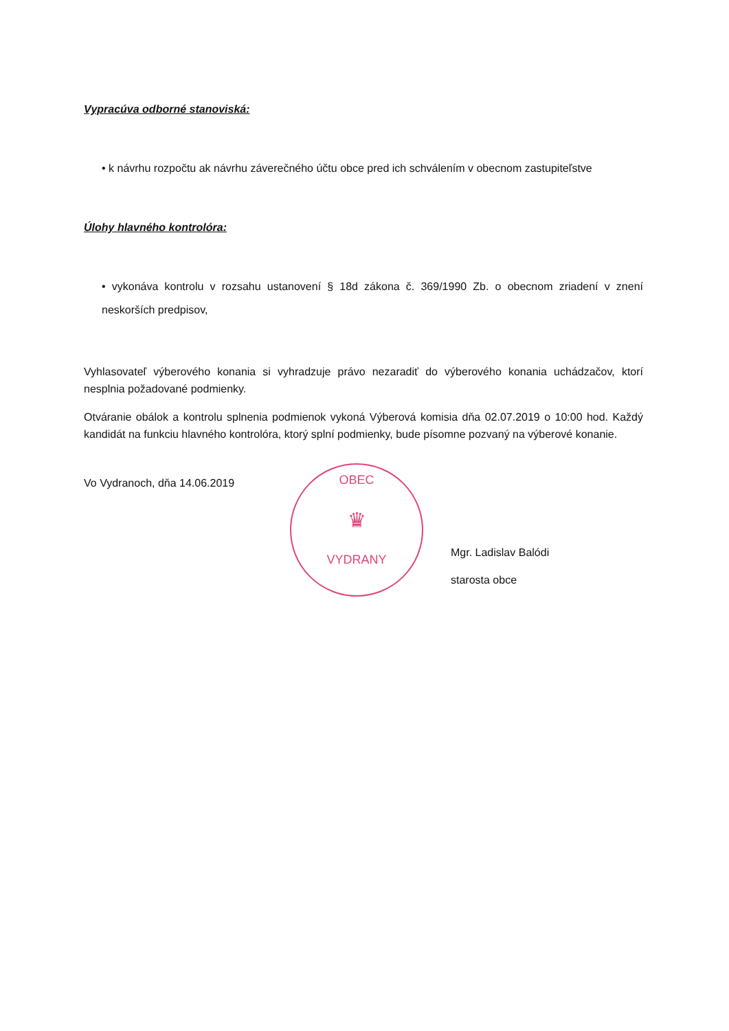Vypracúva odborné stanoviská:
• k návrhu rozpočtu ak návrhu záverečného účtu obce pred ich schválením v obecnom zastupiteľstve
Úlohy hlavného kontrolóra:
• vykonáva kontrolu v rozsahu ustanovení § 18d zákona č. 369/1990 Zb. o obecnom zriadení v znení neskorších predpisov,
Vyhlasovateľ výberového konania si vyhradzuje právo nezaradiť do výberového konania uchádzačov, ktorí nesplnia požadované podmienky.
Otváranie obálok a kontrolu splnenia podmienok vykoná Výberová komisia dňa 02.07.2019 o 10:00 hod. Každý kandidát na funkciu hlavného kontrolóra, ktorý splní podmienky, bude písomne pozvaný na výberové konanie.
Vo Vydranoch, dňa 14.06.2019
OBEC
♛
VYDRANY
Mgr. Ladislav Balódi
starosta obce